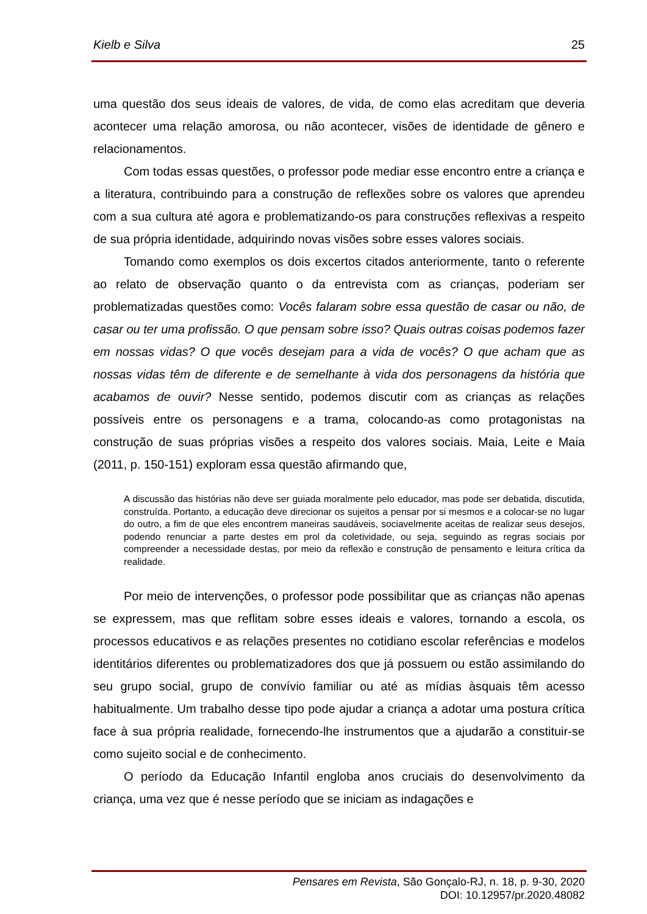Kielb e Silva 25
uma questão dos seus ideais de valores, de vida, de como elas acreditam que deveria acontecer uma relação amorosa, ou não acontecer, visões de identidade de gênero e relacionamentos.
Com todas essas questões, o professor pode mediar esse encontro entre a criança e a literatura, contribuindo para a construção de reflexões sobre os valores que aprendeu com a sua cultura até agora e problematizando-os para construções reflexivas a respeito de sua própria identidade, adquirindo novas visões sobre esses valores sociais.
Tomando como exemplos os dois excertos citados anteriormente, tanto o referente ao relato de observação quanto o da entrevista com as crianças, poderiam ser problematizadas questões como: Vocês falaram sobre essa questão de casar ou não, de casar ou ter uma profissão. O que pensam sobre isso? Quais outras coisas podemos fazer em nossas vidas? O que vocês desejam para a vida de vocês? O que acham que as nossas vidas têm de diferente e de semelhante à vida dos personagens da história que acabamos de ouvir? Nesse sentido, podemos discutir com as crianças as relações possíveis entre os personagens e a trama, colocando-as como protagonistas na construção de suas próprias visões a respeito dos valores sociais. Maia, Leite e Maia (2011, p. 150-151) exploram essa questão afirmando que,
A discussão das histórias não deve ser guiada moralmente pelo educador, mas pode ser debatida, discutida, construída. Portanto, a educação deve direcionar os sujeitos a pensar por si mesmos e a colocar-se no lugar do outro, a fim de que eles encontrem maneiras saudáveis, sociavelmente aceitas de realizar seus desejos, podendo renunciar a parte destes em prol da coletividade, ou seja, seguindo as regras sociais por compreender a necessidade destas, por meio da reflexão e construção de pensamento e leitura crítica da realidade.
Por meio de intervenções, o professor pode possibilitar que as crianças não apenas se expressem, mas que reflitam sobre esses ideais e valores, tornando a escola, os processos educativos e as relações presentes no cotidiano escolar referências e modelos identitários diferentes ou problematizadores dos que já possuem ou estão assimilando do seu grupo social, grupo de convívio familiar ou até as mídias àsquais têm acesso habitualmente. Um trabalho desse tipo pode ajudar a criança a adotar uma postura crítica face à sua própria realidade, fornecendo-lhe instrumentos que a ajudarão a constituir-se como sujeito social e de conhecimento.
O período da Educação Infantil engloba anos cruciais do desenvolvimento da criança, uma vez que é nesse período que se iniciam as indagações e
Pensares em Revista, São Gonçalo-RJ, n. 18, p. 9-30, 2020
DOI: 10.12957/pr.2020.48082